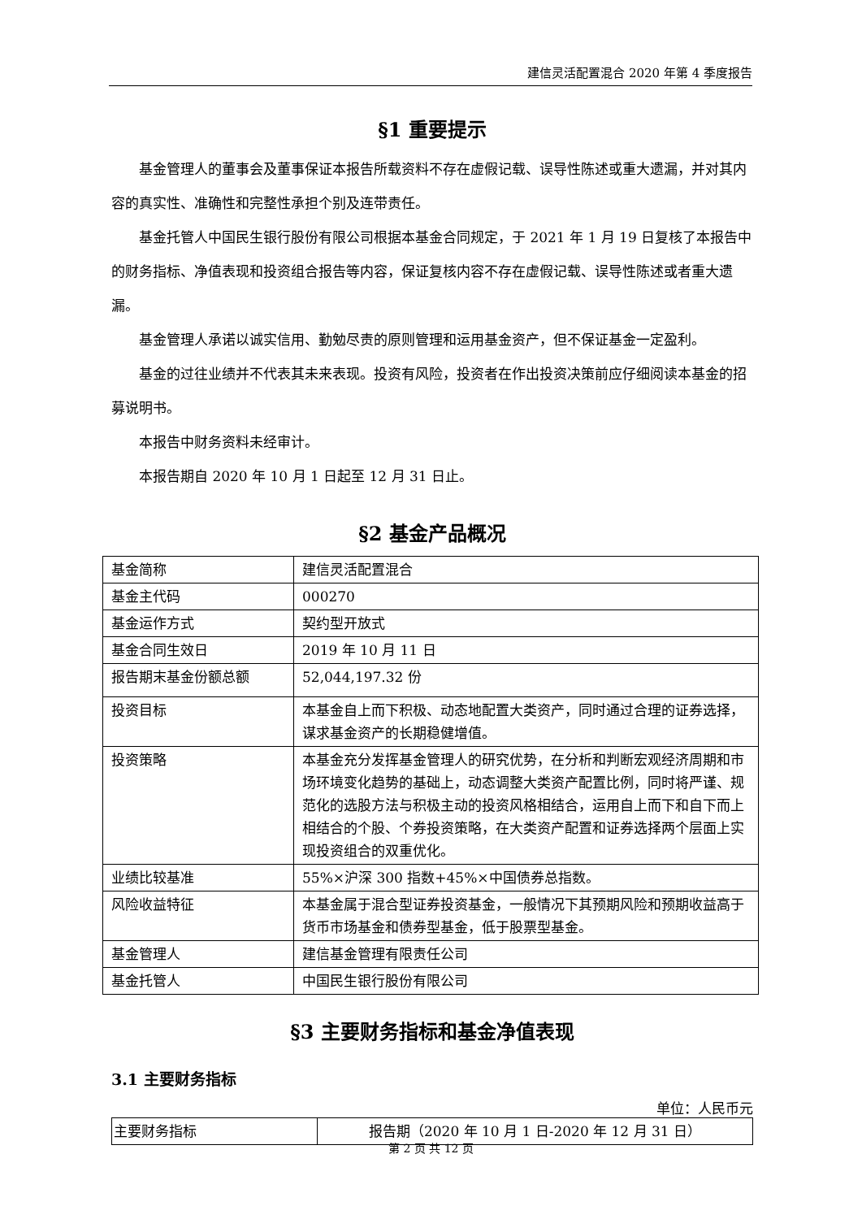建信灵活配置混合 2020 年第 4 季度报告
§1 重要提示
基金管理人的董事会及董事保证本报告所载资料不存在虚假记载、误导性陈述或重大遗漏，并对其内容的真实性、准确性和完整性承担个别及连带责任。
基金托管人中国民生银行股份有限公司根据本基金合同规定，于 2021 年 1 月 19 日复核了本报告中的财务指标、净值表现和投资组合报告等内容，保证复核内容不存在虚假记载、误导性陈述或者重大遗漏。
基金管理人承诺以诚实信用、勤勉尽责的原则管理和运用基金资产，但不保证基金一定盈利。
基金的过往业绩并不代表其未来表现。投资有风险，投资者在作出投资决策前应仔细阅读本基金的招募说明书。
本报告中财务资料未经审计。
本报告期自 2020 年 10 月 1 日起至 12 月 31 日止。
§2 基金产品概况
| 基金简称 | 建信灵活配置混合 |
| 基金主代码 | 000270 |
| 基金运作方式 | 契约型开放式 |
| 基金合同生效日 | 2019 年 10 月 11 日 |
| 报告期末基金份额总额 | 52,044,197.32 份 |
| 投资目标 | 本基金自上而下积极、动态地配置大类资产，同时通过合理的证券选择，谋求基金资产的长期稳健增值。 |
| 投资策略 | 本基金充分发挥基金管理人的研究优势，在分析和判断宏观经济周期和市场环境变化趋势的基础上，动态调整大类资产配置比例，同时将严谨、规范化的选股方法与积极主动的投资风格相结合，运用自上而下和自下而上相结合的个股、个券投资策略，在大类资产配置和证券选择两个层面上实现投资组合的双重优化。 |
| 业绩比较基准 | 55%×沪深 300 指数+45%×中国债券总指数。 |
| 风险收益特征 | 本基金属于混合型证券投资基金，一般情况下其预期风险和预期收益高于货币市场基金和债券型基金，低于股票型基金。 |
| 基金管理人 | 建信基金管理有限责任公司 |
| 基金托管人 | 中国民生银行股份有限公司 |
§3 主要财务指标和基金净值表现
3.1 主要财务指标
单位：人民币元
| 主要财务指标 | 报告期（2020 年 10 月 1 日-2020 年 12 月 31 日） |
第 2 页 共 12 页